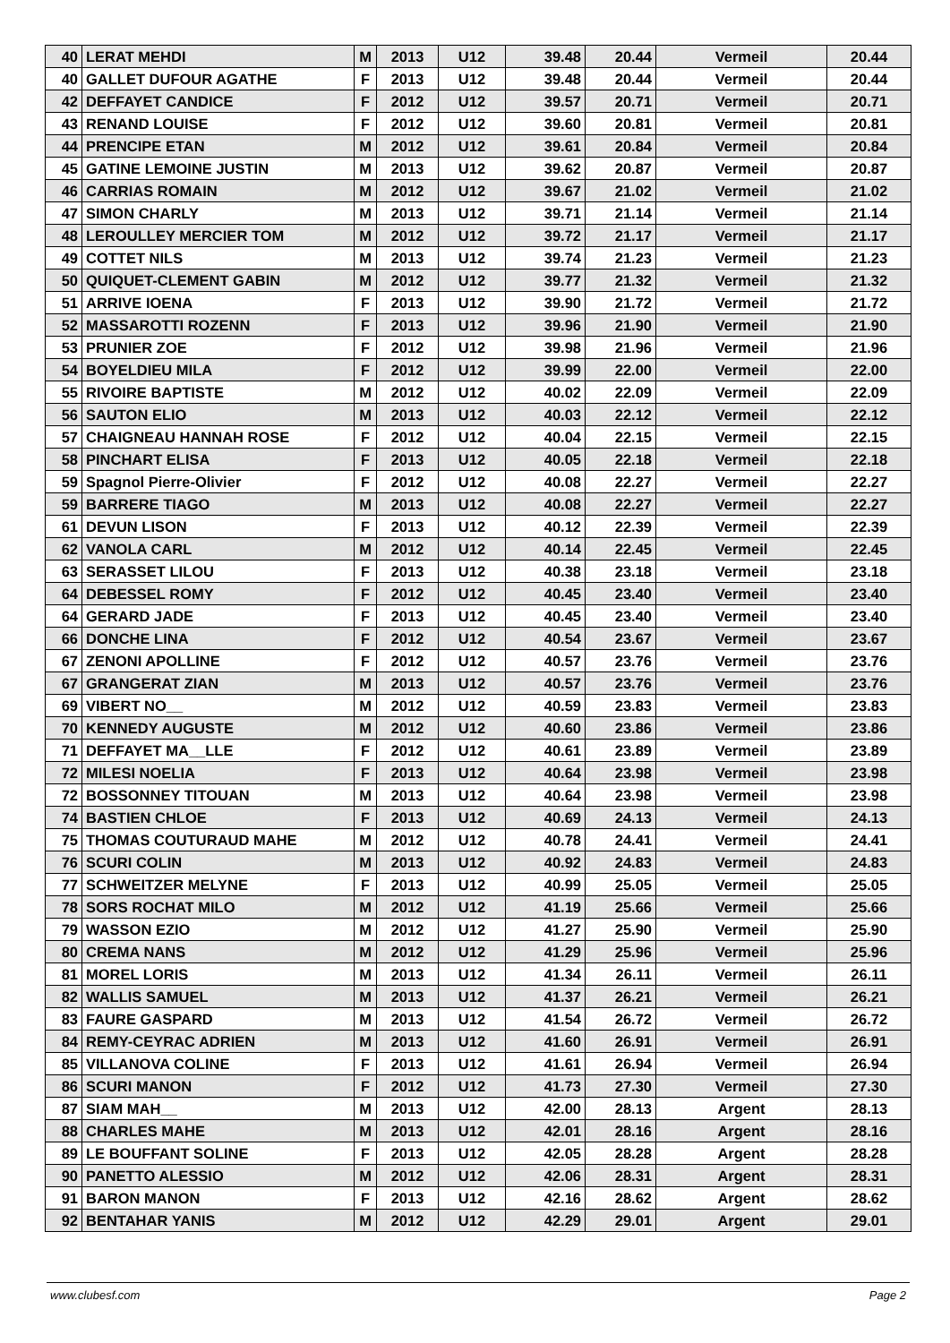| 40 | LERAT MEHDI | M | 2013 | U12 | 39.48 | 20.44 | Vermeil | 20.44 |
| 40 | GALLET DUFOUR AGATHE | F | 2013 | U12 | 39.48 | 20.44 | Vermeil | 20.44 |
| 42 | DEFFAYET CANDICE | F | 2012 | U12 | 39.57 | 20.71 | Vermeil | 20.71 |
| 43 | RENAND LOUISE | F | 2012 | U12 | 39.60 | 20.81 | Vermeil | 20.81 |
| 44 | PRENCIPE ETAN | M | 2012 | U12 | 39.61 | 20.84 | Vermeil | 20.84 |
| 45 | GATINE LEMOINE JUSTIN | M | 2013 | U12 | 39.62 | 20.87 | Vermeil | 20.87 |
| 46 | CARRIAS ROMAIN | M | 2012 | U12 | 39.67 | 21.02 | Vermeil | 21.02 |
| 47 | SIMON CHARLY | M | 2013 | U12 | 39.71 | 21.14 | Vermeil | 21.14 |
| 48 | LEROULLEY MERCIER TOM | M | 2012 | U12 | 39.72 | 21.17 | Vermeil | 21.17 |
| 49 | COTTET NILS | M | 2013 | U12 | 39.74 | 21.23 | Vermeil | 21.23 |
| 50 | QUIQUET-CLEMENT GABIN | M | 2012 | U12 | 39.77 | 21.32 | Vermeil | 21.32 |
| 51 | ARRIVE IOENA | F | 2013 | U12 | 39.90 | 21.72 | Vermeil | 21.72 |
| 52 | MASSAROTTI ROZENN | F | 2013 | U12 | 39.96 | 21.90 | Vermeil | 21.90 |
| 53 | PRUNIER ZOE | F | 2012 | U12 | 39.98 | 21.96 | Vermeil | 21.96 |
| 54 | BOYELDIEU MILA | F | 2012 | U12 | 39.99 | 22.00 | Vermeil | 22.00 |
| 55 | RIVOIRE BAPTISTE | M | 2012 | U12 | 40.02 | 22.09 | Vermeil | 22.09 |
| 56 | SAUTON ELIO | M | 2013 | U12 | 40.03 | 22.12 | Vermeil | 22.12 |
| 57 | CHAIGNEAU HANNAH ROSE | F | 2012 | U12 | 40.04 | 22.15 | Vermeil | 22.15 |
| 58 | PINCHART ELISA | F | 2013 | U12 | 40.05 | 22.18 | Vermeil | 22.18 |
| 59 | Spagnol Pierre-Olivier | F | 2012 | U12 | 40.08 | 22.27 | Vermeil | 22.27 |
| 59 | BARRERE TIAGO | M | 2013 | U12 | 40.08 | 22.27 | Vermeil | 22.27 |
| 61 | DEVUN LISON | F | 2013 | U12 | 40.12 | 22.39 | Vermeil | 22.39 |
| 62 | VANOLA CARL | M | 2012 | U12 | 40.14 | 22.45 | Vermeil | 22.45 |
| 63 | SERASSET LILOU | F | 2013 | U12 | 40.38 | 23.18 | Vermeil | 23.18 |
| 64 | DEBESSEL ROMY | F | 2012 | U12 | 40.45 | 23.40 | Vermeil | 23.40 |
| 64 | GERARD JADE | F | 2013 | U12 | 40.45 | 23.40 | Vermeil | 23.40 |
| 66 | DONCHE LINA | F | 2012 | U12 | 40.54 | 23.67 | Vermeil | 23.67 |
| 67 | ZENONI APOLLINE | F | 2012 | U12 | 40.57 | 23.76 | Vermeil | 23.76 |
| 67 | GRANGERAT ZIAN | M | 2013 | U12 | 40.57 | 23.76 | Vermeil | 23.76 |
| 69 | VIBERT NO__ | M | 2012 | U12 | 40.59 | 23.83 | Vermeil | 23.83 |
| 70 | KENNEDY AUGUSTE | M | 2012 | U12 | 40.60 | 23.86 | Vermeil | 23.86 |
| 71 | DEFFAYET MA__LLE | F | 2012 | U12 | 40.61 | 23.89 | Vermeil | 23.89 |
| 72 | MILESI NOELIA | F | 2013 | U12 | 40.64 | 23.98 | Vermeil | 23.98 |
| 72 | BOSSONNEY TITOUAN | M | 2013 | U12 | 40.64 | 23.98 | Vermeil | 23.98 |
| 74 | BASTIEN CHLOE | F | 2013 | U12 | 40.69 | 24.13 | Vermeil | 24.13 |
| 75 | THOMAS COUTURAUD MAHE | M | 2012 | U12 | 40.78 | 24.41 | Vermeil | 24.41 |
| 76 | SCURI COLIN | M | 2013 | U12 | 40.92 | 24.83 | Vermeil | 24.83 |
| 77 | SCHWEITZER MELYNE | F | 2013 | U12 | 40.99 | 25.05 | Vermeil | 25.05 |
| 78 | SORS ROCHAT MILO | M | 2012 | U12 | 41.19 | 25.66 | Vermeil | 25.66 |
| 79 | WASSON EZIO | M | 2012 | U12 | 41.27 | 25.90 | Vermeil | 25.90 |
| 80 | CREMA NANS | M | 2012 | U12 | 41.29 | 25.96 | Vermeil | 25.96 |
| 81 | MOREL LORIS | M | 2013 | U12 | 41.34 | 26.11 | Vermeil | 26.11 |
| 82 | WALLIS SAMUEL | M | 2013 | U12 | 41.37 | 26.21 | Vermeil | 26.21 |
| 83 | FAURE GASPARD | M | 2013 | U12 | 41.54 | 26.72 | Vermeil | 26.72 |
| 84 | REMY-CEYRAC ADRIEN | M | 2013 | U12 | 41.60 | 26.91 | Vermeil | 26.91 |
| 85 | VILLANOVA COLINE | F | 2013 | U12 | 41.61 | 26.94 | Vermeil | 26.94 |
| 86 | SCURI MANON | F | 2012 | U12 | 41.73 | 27.30 | Vermeil | 27.30 |
| 87 | SIAM MAH__ | M | 2013 | U12 | 42.00 | 28.13 | Argent | 28.13 |
| 88 | CHARLES MAHE | M | 2013 | U12 | 42.01 | 28.16 | Argent | 28.16 |
| 89 | LE BOUFFANT SOLINE | F | 2013 | U12 | 42.05 | 28.28 | Argent | 28.28 |
| 90 | PANETTO ALESSIO | M | 2012 | U12 | 42.06 | 28.31 | Argent | 28.31 |
| 91 | BARON MANON | F | 2013 | U12 | 42.16 | 28.62 | Argent | 28.62 |
| 92 | BENTAHAR YANIS | M | 2012 | U12 | 42.29 | 29.01 | Argent | 29.01 |
www.clubesf.com Page 2